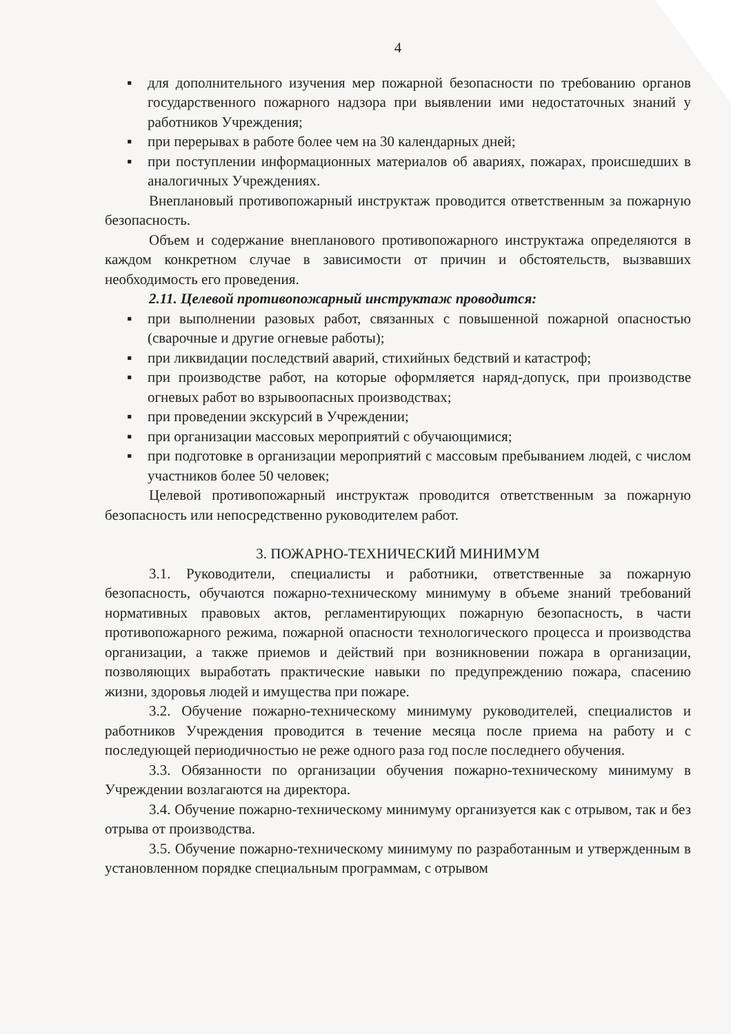4
▪ для дополнительного изучения мер пожарной безопасности по требованию органов государственного пожарного надзора при выявлении ими недостаточных знаний у работников Учреждения;
▪ при перерывах в работе более чем на 30 календарных дней;
▪ при поступлении информационных материалов об авариях, пожарах, происшедших в аналогичных Учреждениях.
Внеплановый противопожарный инструктаж проводится ответственным за пожарную безопасность.
Объем и содержание внепланового противопожарного инструктажа определяются в каждом конкретном случае в зависимости от причин и обстоятельств, вызвавших необходимость его проведения.
2.11. Целевой противопожарный инструктаж проводится:
▪ при выполнении разовых работ, связанных с повышенной пожарной опасностью (сварочные и другие огневые работы);
▪ при ликвидации последствий аварий, стихийных бедствий и катастроф;
▪ при производстве работ, на которые оформляется наряд-допуск, при производстве огневых работ во взрывоопасных производствах;
▪ при проведении экскурсий в Учреждении;
▪ при организации массовых мероприятий с обучающимися;
▪ при подготовке в организации мероприятий с массовым пребыванием людей, с числом участников более 50 человек;
Целевой противопожарный инструктаж проводится ответственным за пожарную безопасность или непосредственно руководителем работ.
3. ПОЖАРНО-ТЕХНИЧЕСКИЙ МИНИМУМ
3.1. Руководители, специалисты и работники, ответственные за пожарную безопасность, обучаются пожарно-техническому минимуму в объеме знаний требований нормативных правовых актов, регламентирующих пожарную безопасность, в части противопожарного режима, пожарной опасности технологического процесса и производства организации, а также приемов и действий при возникновении пожара в организации, позволяющих выработать практические навыки по предупреждению пожара, спасению жизни, здоровья людей и имущества при пожаре.
3.2. Обучение пожарно-техническому минимуму руководителей, специалистов и работников Учреждения проводится в течение месяца после приема на работу и с последующей периодичностью не реже одного раза год после последнего обучения.
3.3. Обязанности по организации обучения пожарно-техническому минимуму в Учреждении возлагаются на директора.
3.4. Обучение пожарно-техническому минимуму организуется как с отрывом, так и без отрыва от производства.
3.5. Обучение пожарно-техническому минимуму по разработанным и утвержденным в установленном порядке специальным программам, с отрывом